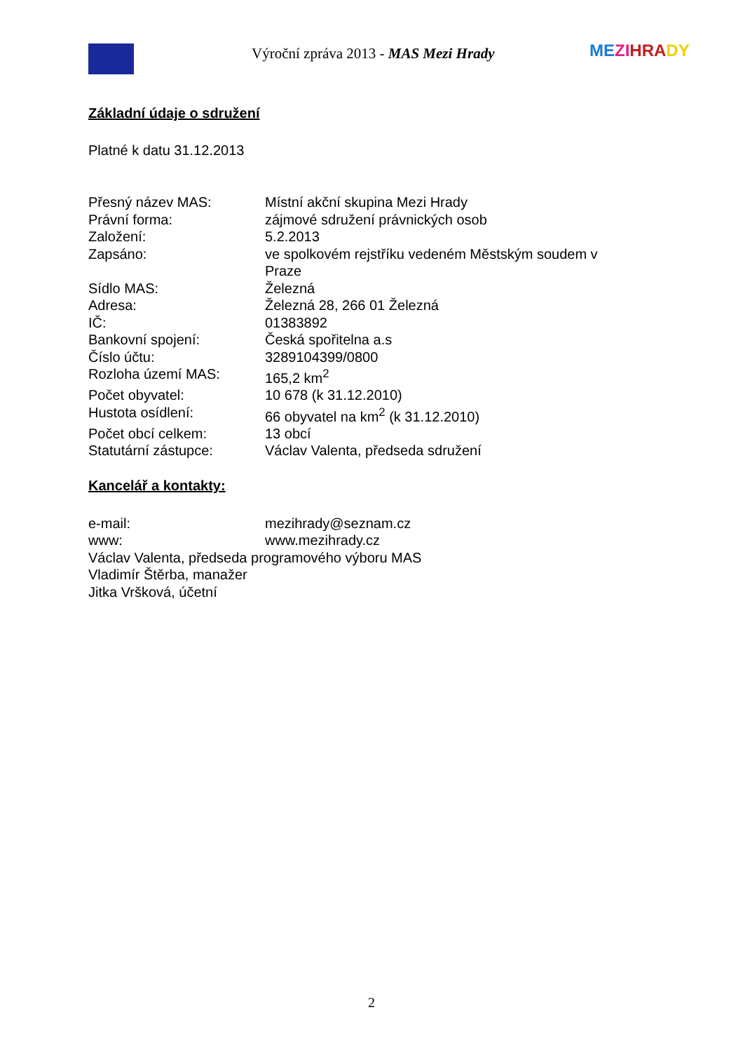Výroční zpráva 2013 - MAS Mezi Hrady
ME ZI HRA DY
Základní údaje o sdružení
Platné k datu 31.12.2013
| Přesný název MAS: | Místní akční skupina Mezi Hrady |
| Právní forma: | zájmové sdružení právnických osob |
| Založení: | 5.2.2013 |
| Zapsáno: | ve spolkovém rejstříku vedeném Městským soudem v Praze |
| Sídlo MAS: | Železná |
| Adresa: | Železná 28, 266 01 Železná |
| IČ: | 01383892 |
| Bankovní spojení: | Česká spořitelna a.s |
| Číslo účtu: | 3289104399/0800 |
| Rozloha území MAS: | 165,2 km<sup>2</sup> |
| Počet obyvatel: | 10 678 (k 31.12.2010) |
| Hustota osídlení: | 66 obyvatel na km<sup>2</sup> (k 31.12.2010) |
| Počet obcí celkem: | 13 obcí |
| Statutární zástupce: | Václav Valenta, předseda sdružení |
Kancelář a kontakty:
| e-mail: | mezihrady@seznam.cz |
| www: | www.mezihrady.cz |
Václav Valenta, předseda programového výboru MAS
Vladimír Štěrba, manažer
Jitka Vršková, účetní
2